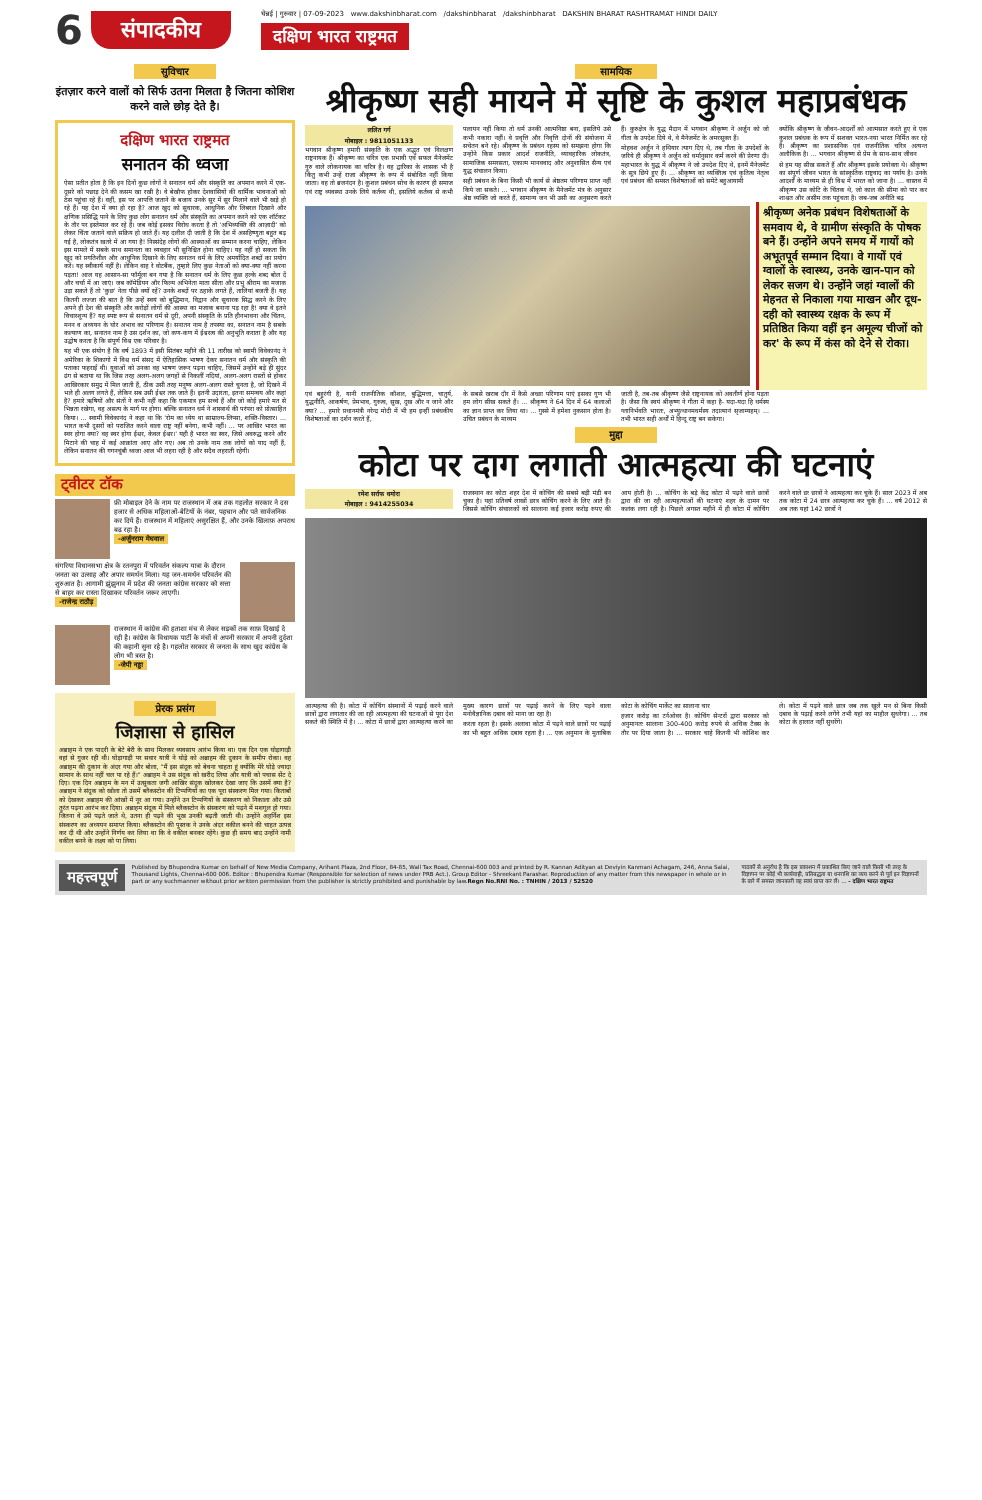6
संपादकीय
चेन्नई | गुरुवार | 07-09-2023 www.dakshinbharat.com /dakshinbharat /dakshinbharat DAKSHIN BHARAT RASHTRAMAT HINDI DAILY
दक्षिण भारत राष्ट्रमत
सुविचार
इंतज़ार करने वालों को सिर्फ उतना मिलता है जितना कोशिश करने वाले छोड़ देते है।
दक्षिण भारत राष्ट्रमत
सनातन की ध्वजा
ऐसा प्रतीत होता है कि इन दिनों कुछ लोगों ने सनातन धर्म और संस्कृति का अपमान करने में एक-दूसरे को पछाड़ देने की कसम खा रखी है। वे बेखौफ होकर देशवासियों की धार्मिक भावनाओं को ठेस पहुंचा रहे हैं। वहीं, इस पर आपत्ति जताने के बजाय उनके सुर में सुर मिलाने वाले भी खड़े हो रहे हैं। यह देश में क्या हो रहा है? आज खुद को सुधारक, आधुनिक और लिबरल दिखाने और क्षणिक प्रसिद्धि पाने के लिए कुछ लोग सनातन धर्म और संस्कृति का अपमान करने को एक शॉर्टकट के तौर पर इस्तेमाल कर रहे हैं। जब कोई इसका विरोध करता है तो 'अभिव्यक्ति की आज़ादी' को लेकर चिंता जताने वाले सक्रिय हो जाते हैं। यह दलील दी जाती है कि देश में असहिष्णुता बहुत बढ़ गई है, लोकतंत्र खतरे में आ गया है! निस्संदेह लोगों की आस्थाओं का सम्मान करना चाहिए, लेकिन इस मामले में सबके साथ समानता का व्यवहार भी सुनिश्चित होना चाहिए। यह नहीं हो सकता कि खुद को प्रगतिशील और आधुनिक दिखाने के लिए सनातन धर्म के लिए अमर्यादित शब्दों का प्रयोग करें। यह स्वीकार्य नहीं है। लेकिन वाह रे वोटबैंक, तुम्हारे लिए कुछ नेताओं को क्या-क्या नहीं करना पड़ता! आज यह आसान-सा फॉर्मूला बन गया है कि सनातन धर्म के लिए कुछ हल्के शब्द बोल दें और चर्चा में आ जाएं। जब कॉमेडियन और फिल्म अभिनेता माता सीता और प्रभु श्रीराम का मजाक उड़ा सकते हैं तो 'कुछ' नेता पीछे क्यों रहें? उनके शब्दों पर ठहाके लगते हैं, तालियां बजती हैं। यह कितनी लज्जा की बात है कि उन्हें स्वयं को बुद्धिमान, विद्वान और सुधारक सिद्ध करने के लिए अपने ही देश की संस्कृति और करोड़ों लोगों की आस्था का मजाक बनाना पड़ रहा है! क्या वे इतने विचारशून्य हैं? यह स्पष्ट रूप से सनातन धर्म से दूरी, अपनी संस्कृति के प्रति हीनभावना और चिंतन, मनन व अध्ययन के घोर अभाव का परिणाम है। सनातन नाम है तपस्या का, सनातन नाम है सबके कल्याण का, सनातन नाम है उस दर्शन का, जो कण-कण में ईश्वरत्व की अनुभूति कराता है और यह उद्घोष करता है कि संपूर्ण विश्व एक परिवार है।
यह भी एक संयोग है कि वर्ष 1893 में इसी सितंबर महीने की 11 तारीख को स्वामी विवेकानंद ने अमेरिका के शिकागो में विश्व धर्म संसद में ऐतिहासिक भाषण देकर सनातन धर्म और संस्कृति की पताका फहराई थी। युवाओं को उनका वह भाषण जरूर पढ़ना चाहिए, जिसमें उन्होंने बड़े ही सुंदर ढंग से बताया था कि जिस तरह अलग-अलग जगहों से निकलीं नदियां, अलग-अलग रास्तों से होकर आखिरकार समुद्र में मिल जाती हैं, ठीक उसी तरह मनुष्य अलग-अलग रास्ते चुनता है, जो दिखने में भले ही अलग लगते हैं, लेकिन सब उसी ईश्वर तक जाते हैं। इतनी उदारता, इतना समन्वय और कहां है? हमारे ऋषियों और संतों ने कभी नहीं कहा कि एकमात्र हम सच्चे हैं और जो कोई हमारे मत से भिन्नता रखेगा, वह असत्य के मार्ग पर होगा। बल्कि सनातन धर्म ने शास्त्रार्थ की परंपरा को प्रोत्साहित किया। ... स्वामी विवेकानंद ने कहा था कि 'रोम का ध्येय था साम्राज्य-लिप्सा, शक्ति-विस्तार। ... भारत कभी दूसरों को पराजित करने वाला राष्ट्र नहीं बनेगा, कभी नहीं। ... पर आखिर भारत का स्वर होगा क्या? वह स्वर होगा ईश्वर, केवल ईश्वर।' यही है भारत का स्वर, जिसे अवरुद्ध करने और मिटाने की चाह में कई आक्रांता आए और गए। अब तो उनके नाम तक लोगों को याद नहीं हैं, लेकिन सनातन की गगनचुंबी ध्वजा आज भी लहरा रही है और सदैव लहराती रहेगी।
ट्वीटर टॉक
फ्री मोबाइल देने के नाम पर राजस्थान में अब तक गहलोत सरकार ने दस हजार से अधिक महिलाओं-बेटियों के नंबर, पहचान और पते सार्वजनिक कर दिये हैं। राजस्थान में महिलाएं असुरक्षित हैं, और उनके खिलाफ़ अपराध बढ़ रहा है।
-अर्जुनराम मेघवाल
संगरिया विधानसभा क्षेत्र के रतनपुरा में परिवर्तन संकल्प यात्रा के दौरान जनता का उत्साह और अपार समर्थन मिला। यह जन-समर्थन परिवर्तन की शुरुआत है। आगामी झुंझुनाव में प्रदेश की जनता कांग्रेस सरकार को सत्ता से बाहर कर रास्ता दिखाकर परिवर्तन जरूर लाएगी।
-राजेन्द्र राठौड़
राजस्थान में कांग्रेस की हताशा मंच से लेकर सड़कों तक साफ़ दिखाई दे रही है। कांग्रेस के विधायक पार्टी के मंचों से अपनी सरकार में अपनी दुर्दशा की कहानी सुना रहे है। गहलोत सरकार से जनता के साथ खुद कांग्रेस के लोग भी त्रस्त है।
-जेपी नड्डा
प्रेरक प्रसंग
जिज्ञासा से हासिल
अब्राहम ने एक पादरी के बेटे बेरी के साथ मिलकर व्यवसाय आरंभ किया था। एक दिन एक घोड़ागाड़ी वहां से गुजर रही थी। घोड़ागाड़ी पर सवार यात्री ने घोड़े को अब्राहम की दुकान के समीप रोका। वह अब्राहम की दुकान के अंदर गया और बोला, "मैं इस संदूक को बेचना चाहता हूं क्योंकि मेरे घोड़े ज्यादा सामान के साथ नहीं चल पा रहे हैं।" अब्राहम ने उस संदूक को खरीद लिया और यात्री को पचास सेंट दे दिए। एक दिन अब्राहम के मन में उत्सुकता जगी आखिर संदूक खोलकर देखा जाए कि उसमें क्या है? अब्राहम ने संदूक को खोला तो उसमें ब्लैकस्टोन की टिप्पणियों का एक पूरा संस्करण मिल गया। किताबों को देखकर अब्राहम की आंखों में नूर आ गया। उन्होंने उन टिप्पणियों के संस्करण को निकाला और उसे तुरंत पढ़ना आरंभ कर दिया। अब्राहम संदूक में मिले ब्लैकस्टोन के संस्करण को पढ़ने में मशगूल हो गया। जितना वे उसे पढ़ते जाते थे, उतना ही पढ़ने की भूख उनकी बढ़ती जाती थी। उन्होंने अहर्निश इस संस्करण का अध्ययन समाप्त किया। ब्लैकस्टोन की पुस्तक ने उनके अंदर वकील बनने की चाहत उत्पन्न कर दी थी और उन्होंने निर्णय कर लिया था कि वे वकील बनकर रहेंगे। कुछ ही समय बाद उन्होंने नामी वकील बनने के लक्ष्य को पा लिया।
सामयिक
श्रीकृष्ण सही मायने में सृष्टि के कुशल महाप्रबंधक
ललित गर्ग
मोबाइल : 9811051133
भगवान श्रीकृष्ण हमारी संस्कृति के एक अद्भुत एवं विलक्षण राष्ट्रनायक हैं। श्रीकृष्ण का चरित्र एक प्रभावी एवं सफल मैनेजमेंट गुरु वाले लोकनायक का चरित्र है। वह द्वारिका के शासक भी है किंतु कभी उन्हें राजा श्रीकृष्ण के रूप में संबोधित नहीं किया जाता। वह तो ब्रजनंदन है। कुशल प्रबंधन सोच के कारण ही समाज एवं राष्ट्र व्यवस्था उनके लिये कर्तव्य थी, इसलिये कर्तव्य से कभी पलायन नहीं किया तो धर्म उनकी आत्मनिष्ठा बना, इसलिये उसे कभी नकारा नहीं। वे प्रवृत्ति और निवृत्ति दोनों की संयोजना में सचेतन बने रहे। श्रीकृष्ण के प्रबंधन रहस्य को समझना होगा कि उन्होंने किस प्रकार आदर्श राजनीति, व्यावहारिक लोकतंत्र, सामाजिक समरसता, एकात्म मानववाद और अनुशासित सैन्य एवं युद्ध संचालन किया।
सही प्रबंधन के बिना किसी भी कार्य से श्रेष्ठतम परिणाम प्राप्त नहीं किये जा सकते। ... भगवान श्रीकृष्ण के मैनेजमेंट मंत्र के अनुसार श्रेष्ठ व्यक्ति जो करते हैं, सामान्य जन भी उसी का अनुसरण करते हैं। कुरुक्षेत्र के युद्ध मैदान में भगवान श्रीकृष्ण ने अर्जुन को जो गीता के उपदेश दिये थे, वे मैनेजमेंट के अमरसूक्त हैं।
मोहवश अर्जुन ने हथियार त्याग दिए थे, तब गीता के उपदेशों के जरिये ही श्रीकृष्ण ने अर्जुन को धर्मानुसार कर्म करने की प्रेरणा दी। महाभारत के युद्ध में श्रीकृष्ण ने जो उपदेश दिए थे, इनमें मैनेजमेंट के सूत्र छिपे हुए हैं। ... श्रीकृष्ण का व्यक्तित्व एवं कृतित्व नेतृत्व एवं प्रबंधन की समस्त विशेषताओं को समेटे बहुआयामी
क्योंकि श्रीकृष्ण के जीवन-आदर्शों को आत्मसात करते हुए वे एक कुशल प्रबंधक के रूप में सशक्त भारत-नया भारत निर्मित कर रहे हैं। श्रीकृष्ण का प्रशासनिक एवं राजनीतिक चरित्र अत्यन्त अलौकिक है। ... भगवान श्रीकृष्ण से प्रेम के साथ-साथ जीवन
से हम यह सीख सकते हैं और श्रीकृष्ण इसके प्रयोक्ता थे। श्रीकृष्ण का संपूर्ण जीवन भारत के सांस्कृतिक राष्ट्रवाद का पर्याय है। उनके आदर्शों के माध्यम से ही विश्व में भारत को जाना है। ... वास्तव में श्रीकृष्ण उस कोटि के चिंतक थे, जो काल की सीमा को पार कर शाश्वत और असीम तक पहुंचता है। जब-जब अनीति बढ़
श्रीकृष्ण अनेक प्रबंधन विशेषताओं के समवाय थे, वे ग्रामीण संस्कृति के पोषक बने हैं। उन्होंने अपने समय में गायों को अभूतपूर्व सम्मान दिया। वे गायों एवं ग्वालों के स्वास्थ्य, उनके खान-पान को लेकर सजग थे। उन्होंने जहां ग्वालों की मेहनत से निकाला गया माखन और दूध-दही को स्वास्थ्य रक्षक के रूप में प्रतिष्ठित किया वहीं इन अमूल्य चीजों को कर' के रूप में कंस को देने से रोका।
एवं बहुरंगी है, यानी राजनीतिक कौशल, बुद्धिमत्ता, चातुर्य, युद्धनीति, आकर्षण, प्रेमभाव, गुरुत्व, सुख, दुख और न जाने और क्या? ... हमारे प्रधानमंत्री नरेन्द्र मोदी में भी हम इन्हीं प्रबंधकीय विशेषताओं का दर्शन करते हैं,
के सबसे खराब दौर में कैसे अच्छा परिणाम पाएं इसका गुण भी हम लोग सीख सकते हैं। ... श्रीकृष्ण ने 64 दिन में 64 कलाओं का ज्ञान प्राप्त कर लिया था। ... गुस्से में हमेशा नुकसान होता है। उचित प्रबंधन के माध्यम
जाती है, तब-तब श्रीकृष्ण जैसे राष्ट्रनायक को अवतीर्ण होना पड़ता है। जैसा कि स्वयं श्रीकृष्ण ने गीता में कहा है- यदा-यदा हि धर्मस्य ग्लानिर्भवति भारतः, अभ्युत्थानमधर्मस्य तदात्मानं सृजाम्यहम्। ... तभी भारत सही अर्थों में हिन्दू राष्ट्र बन सकेगा।
मुद्दा
कोटा पर दाग लगाती आत्महत्या की घटनाएं
रमेश सर्राफ धमोरा
मोबाइल : 9414255034
राजस्थान का कोटा शहर देश में कोचिंग की सबसे बड़ी मंडी बन चुका है। यहां प्रतिवर्ष लाखों छात्र कोचिंग करने के लिए आते हैं। जिससे कोचिंग संचालकों को सालाना कई हजार करोड़ रुपए की आय होती है। ... कोचिंग के बड़े केंद्र कोटा में पढ़ने वाले छात्रों द्वारा की जा रही आत्महत्याओं की घटनाएं शहर के दामन पर कलंक लगा रही है। पिछले अगस्त महीने में ही कोटा में कोचिंग करने वाले छः छात्रों ने आत्महत्या कर चुके हैं। साल 2023 में अब तक कोटा में 24 छात्र आत्महत्या कर चुके हैं। ... वर्ष 2012 से अब तक यहां 142 छात्रों ने
आत्महत्या की है। कोटा में कोचिंग संस्थानों में पढ़ाई करने वाले छात्रों द्वारा लगातार की जा रही आत्महत्या की घटनाओं से पूरा देश सकते की स्थिति में है। ... कोटा में छात्रों द्वारा आत्महत्या करने का मुख्य कारण छात्रों पर पढ़ाई करने के लिए पड़ने वाला मनोवैज्ञानिक दबाव को माना जा रहा है।
करता रहता है। इसके अलावा कोटा में पढ़ने वाले छात्रों पर पढ़ाई का भी बहुत अधिक दबाव रहता है। ... एक अनुमान के मुताबिक कोटा के कोचिंग मार्केट का सालाना चार
हजार करोड़ का टर्नओवर है। कोचिंग सेन्टरों द्वारा सरकार को अनुमानतः सालाना 300-400 करोड़ रुपये से अधिक टैक्स के तौर पर दिया जाता है। ... सरकार चाहे कितनी भी कोशिश कर ले। कोटा में पढ़ने वाले छात्र जब तक खुले मन से बिना किसी दबाव के पढ़ाई करने लगेंगे तभी यहां का माहौल सुधरेगा। ... तब कोटा के हालात नहीं सुधरेंगे।
महत्त्वपूर्ण
Published by Bhupendra Kumar on behalf of New Media Company, Arihant Plaza, 2nd Floor, 84-85, Wall Tax Road, Chennai-600 003 and printed by R. Kannan Adityan at Deviyin Kanmani Achagam, 246, Anna Salai, Thousand Lights, Chennai-600 006. Editor : Bhupendra Kumar (Responsible for selection of news under PRB Act.). Group Editor - Shreekant Parashar. Reproduction of any matter from this newspaper in whole or in part or any suchmanner without prior written permission from the publisher is strictly prohibited and punishable by law.Regn No.RNI No. : TNHIN / 2013 / 52520
पाठकों से अनुरोध है कि इस प्रकाशन में प्रकाशित किए जाने वाले किसी भी तरह के विज्ञापन पर कोई भी कार्यवाही, प्रतिबद्धता या धनराशि का व्यय करने से पूर्व इन विज्ञापनों के बारे में समस्त जानकारी वह स्वयं प्राप्त कर लें। ... - दक्षिण भारत राष्ट्रमत